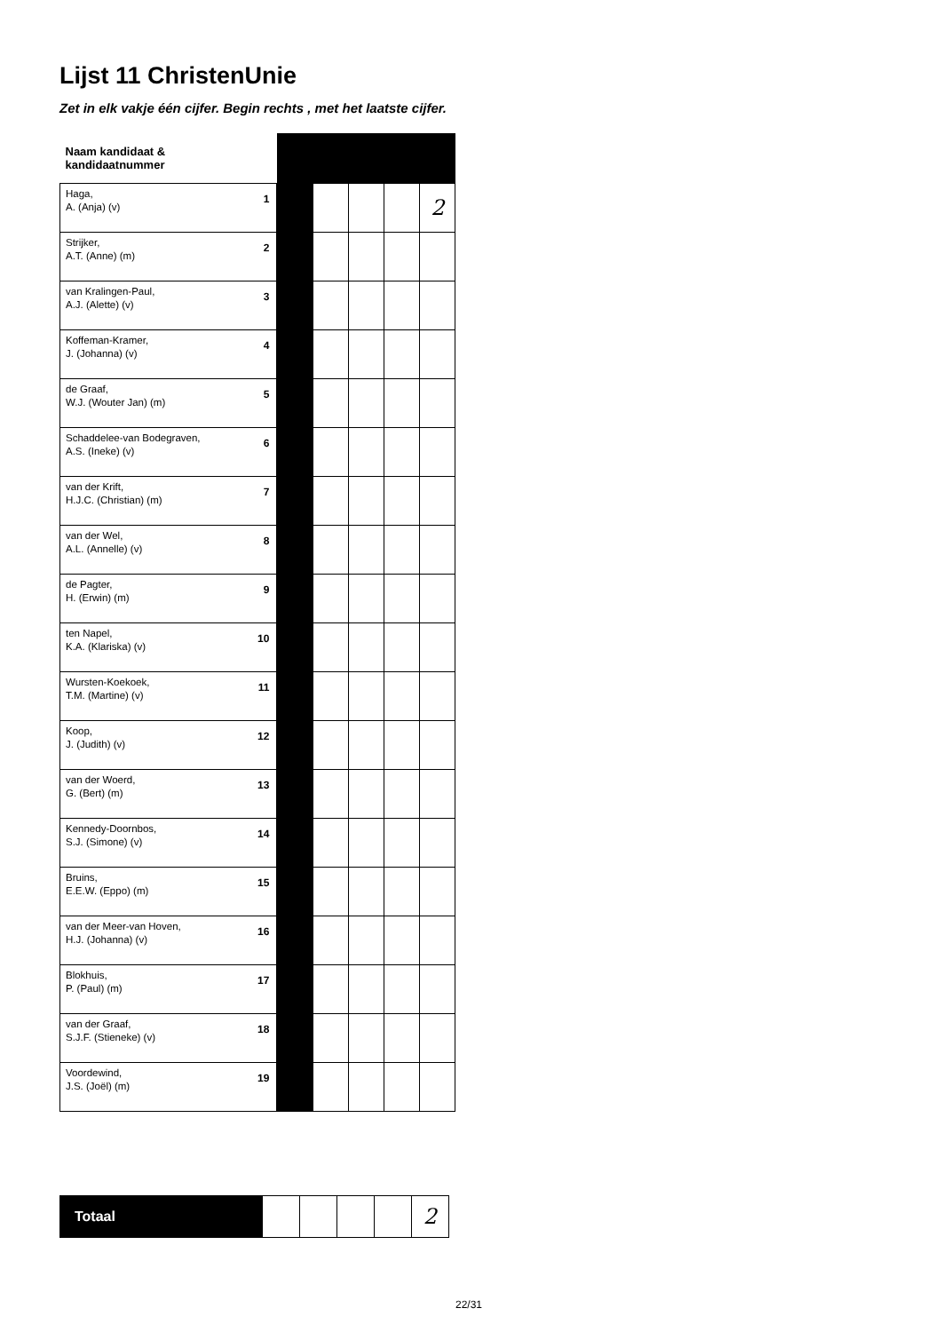Lijst 11 ChristenUnie
Zet in elk vakje één cijfer. Begin rechts , met het laatste cijfer.
| Naam kandidaat & kandidaatnummer | | | | | | |
| Haga, A. (Anja) (v) | 1 | | | | | 2 |
| Strijker, A.T. (Anne) (m) | 2 | | | | | |
| van Kralingen-Paul, A.J. (Alette) (v) | 3 | | | | | |
| Koffeman-Kramer, J. (Johanna) (v) | 4 | | | | | |
| de Graaf, W.J. (Wouter Jan) (m) | 5 | | | | | |
| Schaddelee-van Bodegraven, A.S. (Ineke) (v) | 6 | | | | | |
| van der Krift, H.J.C. (Christian) (m) | 7 | | | | | |
| van der Wel, A.L. (Annelle) (v) | 8 | | | | | |
| de Pagter, H. (Erwin) (m) | 9 | | | | | |
| ten Napel, K.A. (Klariska) (v) | 10 | | | | | |
| Wursten-Koekoek, T.M. (Martine) (v) | 11 | | | | | |
| Koop, J. (Judith) (v) | 12 | | | | | |
| van der Woerd, G. (Bert) (m) | 13 | | | | | |
| Kennedy-Doornbos, S.J. (Simone) (v) | 14 | | | | | |
| Bruins, E.E.W. (Eppo) (m) | 15 | | | | | |
| van der Meer-van Hoven, H.J. (Johanna) (v) | 16 | | | | | |
| Blokhuis, P. (Paul) (m) | 17 | | | | | |
| van der Graaf, S.J.F. (Stieneke) (v) | 18 | | | | | |
| Voordewind, J.S. (Joël) (m) | 19 | | | | | |
| Totaal | | | | | 2 |
22/31